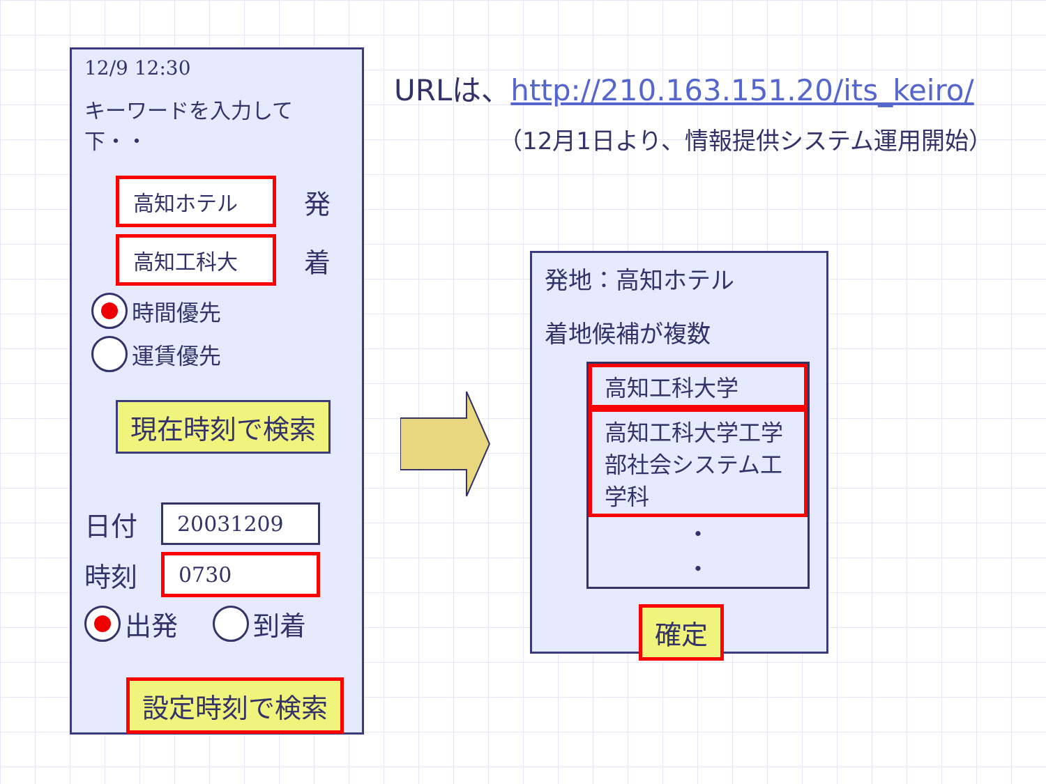12/9 12:30
キーワードを入力して下・・
高知ホテル
発
高知工科大
着
時間優先
運賃優先
現在時刻で検索
日付
20031209
時刻
0730
出発 到着
設定時刻で検索
URLは、http://210.163.151.20/its_keiro/
（12月1日より、情報提供システム運用開始）
発地：高知ホテル
着地候補が複数
高知工科大学
高知工科大学工学部社会システム工学科
・
・
確定